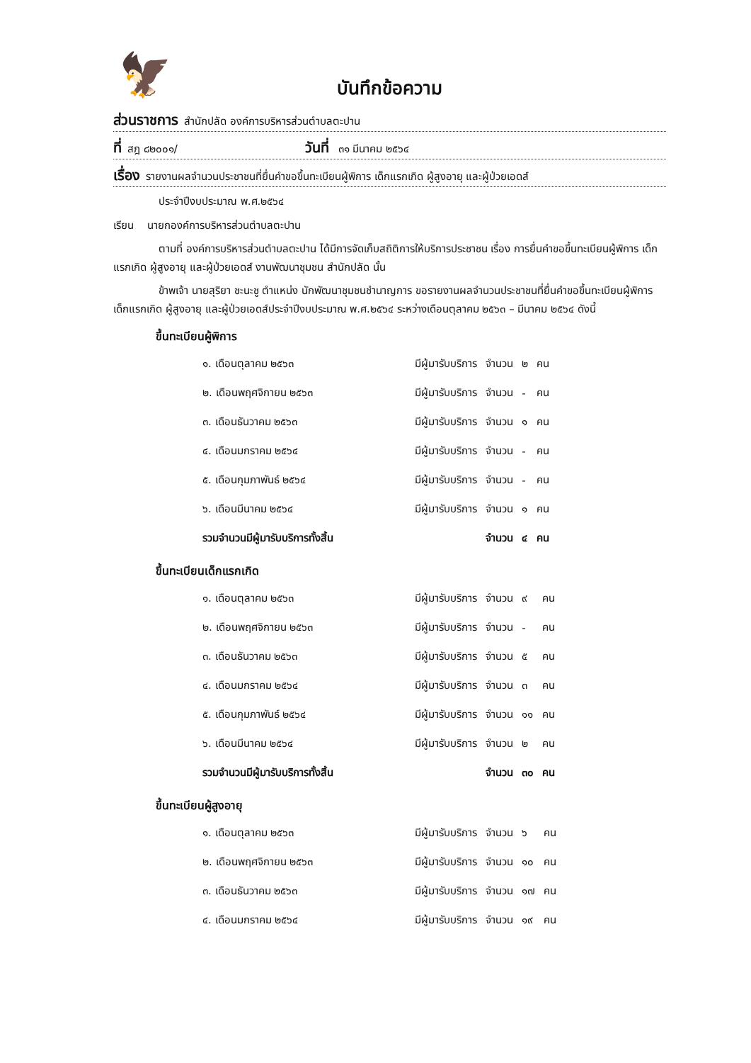🦅
บันทึกข้อความ
ส่วนราชการ สำนักปลัด องค์การบริหารส่วนตำบลตะปาน
ที่ สฎ ๘๒๐๐๑/ วันที่ ๓๑ มีนาคม ๒๕๖๔
เรื่อง รายงานผลจำนวนประชาชนที่ยื่นคำขอขึ้นทะเบียนผู้พิการ เด็กแรกเกิด ผู้สูงอายุ และผู้ป่วยเอดส์
ประจำปีงบประมาณ พ.ศ.๒๕๖๔
เรียน นายกองค์การบริหารส่วนตำบลตะปาน
ตามที่ องค์การบริหารส่วนตำบลตะปาน ได้มีการจัดเก็บสถิติการให้บริการประชาชน เรื่อง การยื่นคำขอขึ้นทะเบียนผู้พิการ เด็กแรกเกิด ผู้สูงอายุ และผู้ป่วยเอดส์ งานพัฒนาชุมชน สำนักปลัด นั้น
ข้าพเจ้า นายสุริยา ชะนะชู ตำแหน่ง นักพัฒนาชุมชนชำนาญการ ขอรายงานผลจำนวนประชาชนที่ยื่นคำขอขึ้นทะเบียนผู้พิการ เด็กแรกเกิด ผู้สูงอายุ และผู้ป่วยเอดส์ประจำปีงบประมาณ พ.ศ.๒๕๖๔ ระหว่างเดือนตุลาคม ๒๕๖๓ – มีนาคม ๒๕๖๔ ดังนี้
ขึ้นทะเบียนผู้พิการ
| ๑. เดือนตุลาคม ๒๕๖๓ | | มีผู้มารับบริการ | จำนวน | ๒ | คน |
| ๒. เดือนพฤศจิกายน ๒๕๖๓ | | มีผู้มารับบริการ | จำนวน | - | คน |
| ๓. เดือนธันวาคม ๒๕๖๓ | | มีผู้มารับบริการ | จำนวน | ๑ | คน |
| ๔. เดือนมกราคม ๒๕๖๔ | | มีผู้มารับบริการ | จำนวน | - | คน |
| ๕. เดือนกุมภาพันธ์ ๒๕๖๔ | | มีผู้มารับบริการ | จำนวน | - | คน |
| ๖. เดือนมีนาคม ๒๕๖๔ | | มีผู้มารับบริการ | จำนวน | ๑ | คน |
| รวมจำนวนมีผู้มารับบริการทั้งสิ้น | | | จำนวน | ๔ | คน |
ขึ้นทะเบียนเด็กแรกเกิด
| ๑. เดือนตุลาคม ๒๕๖๓ | | มีผู้มารับบริการ | จำนวน | ๙ | คน |
| ๒. เดือนพฤศจิกายน ๒๕๖๓ | | มีผู้มารับบริการ | จำนวน | - | คน |
| ๓. เดือนธันวาคม ๒๕๖๓ | | มีผู้มารับบริการ | จำนวน | ๕ | คน |
| ๔. เดือนมกราคม ๒๕๖๔ | | มีผู้มารับบริการ | จำนวน | ๓ | คน |
| ๕. เดือนกุมภาพันธ์ ๒๕๖๔ | | มีผู้มารับบริการ | จำนวน | ๑๑ | คน |
| ๖. เดือนมีนาคม ๒๕๖๔ | | มีผู้มารับบริการ | จำนวน | ๒ | คน |
| รวมจำนวนมีผู้มารับบริการทั้งสิ้น | | | จำนวน | ๓๐ | คน |
ขึ้นทะเบียนผู้สูงอายุ
| ๑. เดือนตุลาคม ๒๕๖๓ | | มีผู้มารับบริการ | จำนวน | ๖ | คน |
| ๒. เดือนพฤศจิกายน ๒๕๖๓ | | มีผู้มารับบริการ | จำนวน | ๑๐ | คน |
| ๓. เดือนธันวาคม ๒๕๖๓ | | มีผู้มารับบริการ | จำนวน | ๑๗ | คน |
| ๔. เดือนมกราคม ๒๕๖๔ | | มีผู้มารับบริการ | จำนวน | ๑๙ | คน |